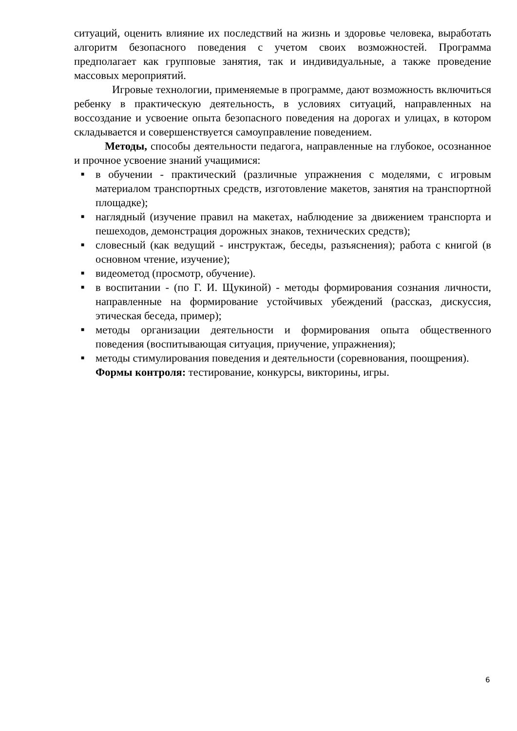ситуаций, оценить влияние их последствий на жизнь и здоровье человека, выработать алгоритм безопасного поведения с учетом своих возможностей. Программа предполагает как групповые занятия, так и индивидуальные, а также проведение массовых мероприятий.
Игровые технологии, применяемые в программе, дают возможность включиться ребенку в практическую деятельность, в условиях ситуаций, направленных на воссоздание и усвоение опыта безопасного поведения на дорогах и улицах, в котором складывается и совершенствуется самоуправление поведением.
Методы, способы деятельности педагога, направленные на глубокое, осознанное и прочное усвоение знаний учащимися:
■ в обучении - практический (различные упражнения с моделями, с игровым материалом транспортных средств, изготовление макетов, занятия на транспортной площадке);
■ наглядный (изучение правил на макетах, наблюдение за движением транспорта и пешеходов, демонстрация дорожных знаков, технических средств);
■ словесный (как ведущий - инструктаж, беседы, разъяснения); работа с книгой (в основном чтение, изучение);
■ видеометод (просмотр, обучение).
■ в воспитании - (по Г. И. Щукиной) - методы формирования сознания личности, направленные на формирование устойчивых убеждений (рассказ, дискуссия, этическая беседа, пример);
■ методы организации деятельности и формирования опыта общественного поведения (воспитывающая ситуация, приучение, упражнения);
■ методы стимулирования поведения и деятельности (соревнования, поощрения).
Формы контроля: тестирование, конкурсы, викторины, игры.
6